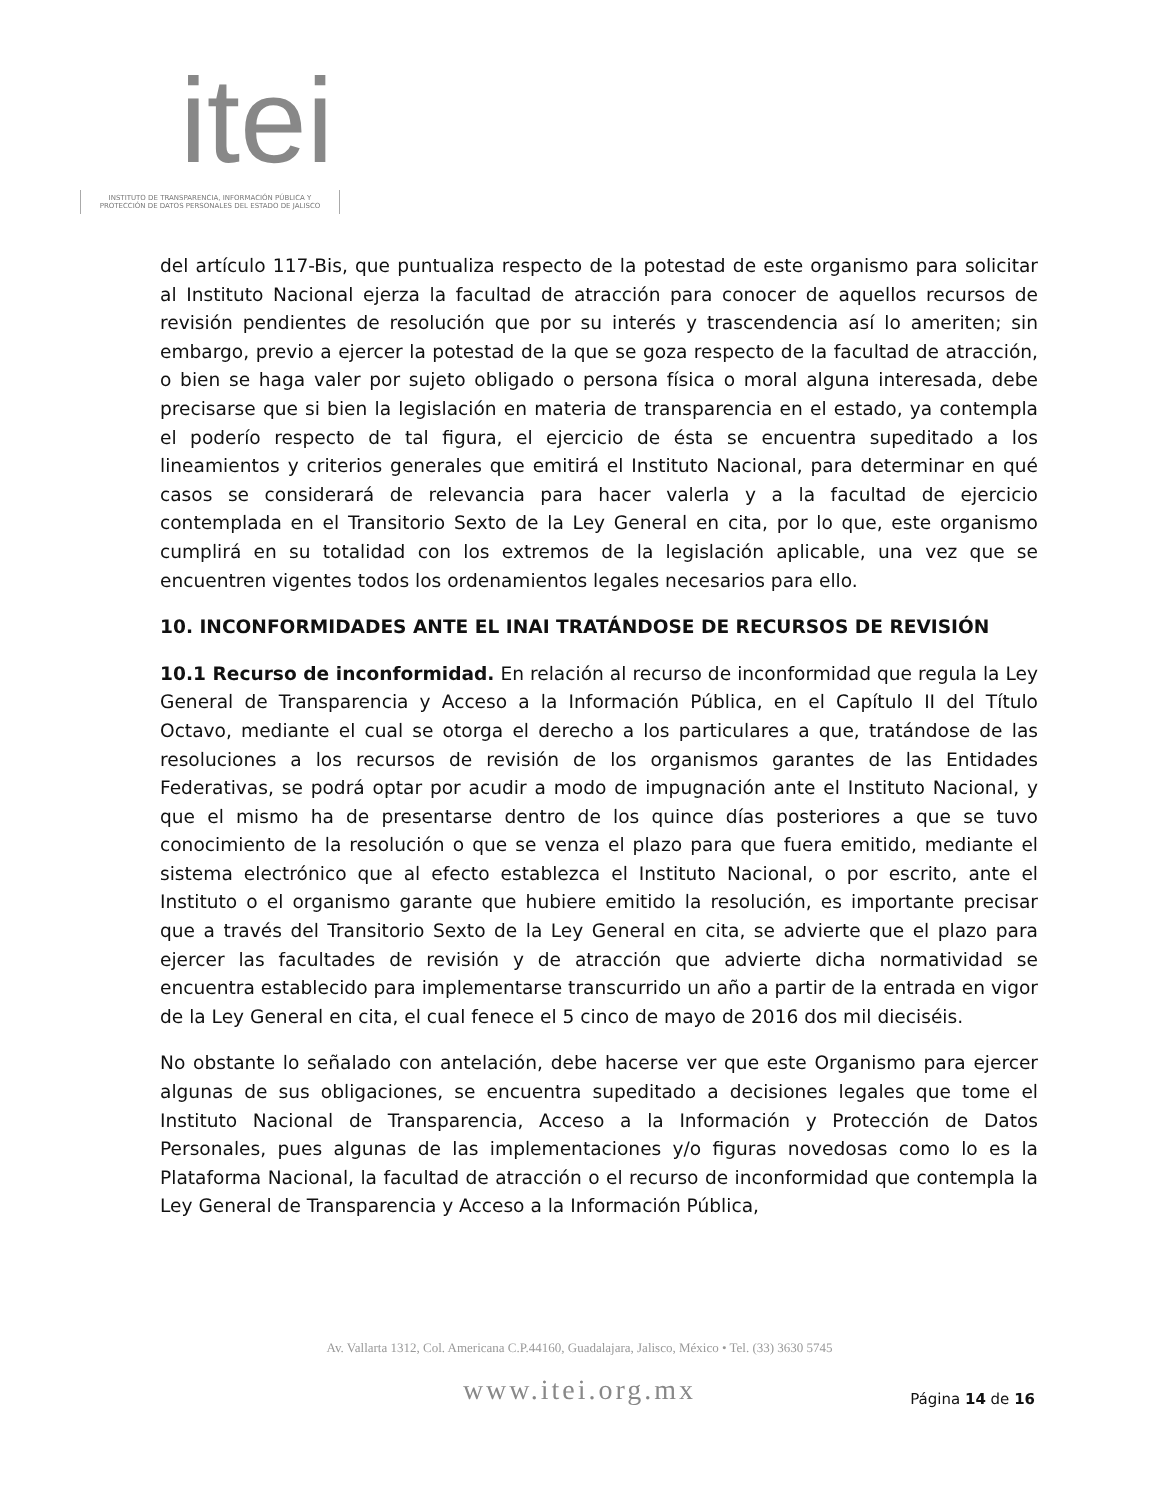itei
INSTITUTO DE TRANSPARENCIA, INFORMACIÓN PÚBLICA Y PROTECCIÓN DE DATOS PERSONALES DEL ESTADO DE JALISCO
del artículo 117-Bis, que puntualiza respecto de la potestad de este organismo para solicitar al Instituto Nacional ejerza la facultad de atracción para conocer de aquellos recursos de revisión pendientes de resolución que por su interés y trascendencia así lo ameriten; sin embargo, previo a ejercer la potestad de la que se goza respecto de la facultad de atracción, o bien se haga valer por sujeto obligado o persona física o moral alguna interesada, debe precisarse que si bien la legislación en materia de transparencia en el estado, ya contempla el poderío respecto de tal figura, el ejercicio de ésta se encuentra supeditado a los lineamientos y criterios generales que emitirá el Instituto Nacional, para determinar en qué casos se considerará de relevancia para hacer valerla y a la facultad de ejercicio contemplada en el Transitorio Sexto de la Ley General en cita, por lo que, este organismo cumplirá en su totalidad con los extremos de la legislación aplicable, una vez que se encuentren vigentes todos los ordenamientos legales necesarios para ello.
10. INCONFORMIDADES ANTE EL INAI TRATÁNDOSE DE RECURSOS DE REVISIÓN
10.1 Recurso de inconformidad. En relación al recurso de inconformidad que regula la Ley General de Transparencia y Acceso a la Información Pública, en el Capítulo II del Título Octavo, mediante el cual se otorga el derecho a los particulares a que, tratándose de las resoluciones a los recursos de revisión de los organismos garantes de las Entidades Federativas, se podrá optar por acudir a modo de impugnación ante el Instituto Nacional, y que el mismo ha de presentarse dentro de los quince días posteriores a que se tuvo conocimiento de la resolución o que se venza el plazo para que fuera emitido, mediante el sistema electrónico que al efecto establezca el Instituto Nacional, o por escrito, ante el Instituto o el organismo garante que hubiere emitido la resolución, es importante precisar que a través del Transitorio Sexto de la Ley General en cita, se advierte que el plazo para ejercer las facultades de revisión y de atracción que advierte dicha normatividad se encuentra establecido para implementarse transcurrido un año a partir de la entrada en vigor de la Ley General en cita, el cual fenece el 5 cinco de mayo de 2016 dos mil dieciséis.
No obstante lo señalado con antelación, debe hacerse ver que este Organismo para ejercer algunas de sus obligaciones, se encuentra supeditado a decisiones legales que tome el Instituto Nacional de Transparencia, Acceso a la Información y Protección de Datos Personales, pues algunas de las implementaciones y/o figuras novedosas como lo es la Plataforma Nacional, la facultad de atracción o el recurso de inconformidad que contempla la Ley General de Transparencia y Acceso a la Información Pública,
Av. Vallarta 1312, Col. Americana C.P.44160, Guadalajara, Jalisco, México • Tel. (33) 3630 5745
www.itei.org.mx
Página 14 de 16